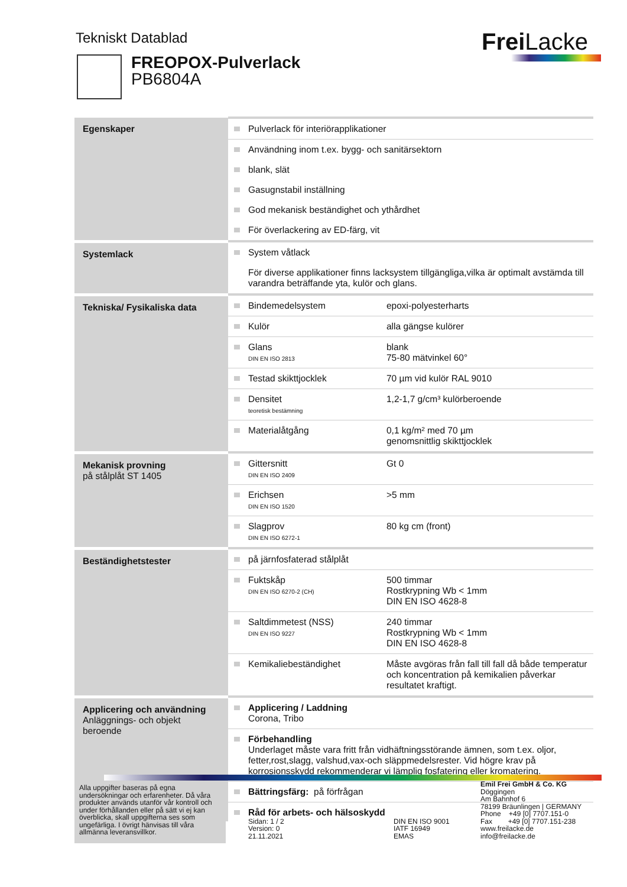Tekniskt Datablad Frei Lacke
FREOPOX-Pulverlack
PB6804A
| Egenskaper | Pulverlack för interiörapplikationer Användning inom t.ex. bygg- och sanitärsektorn blank, slät Gasugnstabil inställning God mekanisk beständighet och ythårdhet För överlackering av ED-färg, vit |
| Systemlack | System våtlack För diverse applikationer finns lacksystem tillgängliga,vilka är optimalt avstämda till varandra beträffande yta, kulör och glans. |
| Tekniska/ Fysikaliska data | Bindemedelsystem epoxi-polyesterharts Kulör alla gängse kulörer Glans DIN EN ISO 2813 blank 75-80 mätvinkel 60° Testad skikttjocklek 70 µm vid kulör RAL 9010 Densitet teoretisk bestämning 1,2-1,7 g/cm³ kulörberoende Materialåtgång 0,1 kg/m² med 70 µm genomsnittlig skikttjocklek |
| Mekanisk provning på stålplåt ST 1405 | Gittersnitt DIN EN ISO 2409 Gt 0 Erichsen DIN EN ISO 1520 >5 mm Slagprov DIN EN ISO 6272-1 80 kg cm (front) |
| Beständighetstester | på järnfosfaterad stålplåt Fuktskåp DIN EN ISO 6270-2 (CH) 500 timmar Rostkrypning Wb < 1mm DIN EN ISO 4628-8 Saltdimmetest (NSS) DIN EN ISO 9227 240 timmar Rostkrypning Wb < 1mm DIN EN ISO 4628-8 Kemikaliebeständighet Måste avgöras från fall till fall då både temperatur och koncentration på kemikalien påverkar resultatet kraftigt. |
| Applicering och användning Anläggnings- och objekt beroende | Applicering / Laddning Corona, Tribo Förbehandling Underlaget måste vara fritt från vidhäftningsstörande ämnen, som t.ex. oljor, fetter,rost,slagg, valshud,vax-och släppmedelsrester. Vid högre krav på korrosionsskydd rekommenderar vi lämplig fosfatering eller kromatering. Bättringsfärg: på förfrågan Råd för arbets- och hälsoskydd |
Alla uppgifter baseras på egna undersökningar och erfarenheter. Då våra produkter används utanför vår kontroll och under förhållanden eller på sätt vi ej kan överblicka, skall uppgifterna ses som ungefärliga. I övrigt hänvisas till våra allmänna leveransvillkor.
Sidan: 1 / 2
Version: 0
21.11.2021
DIN EN ISO 9001
IATF 16949
EMAS
Emil Frei GmbH & Co. KG
Döggingen
Am Bahnhof 6
78199 Bräunlingen | GERMANY
Phone +49 [0] 7707.151-0
Fax +49 [0] 7707.151-238
www.freilacke.de
info@freilacke.de